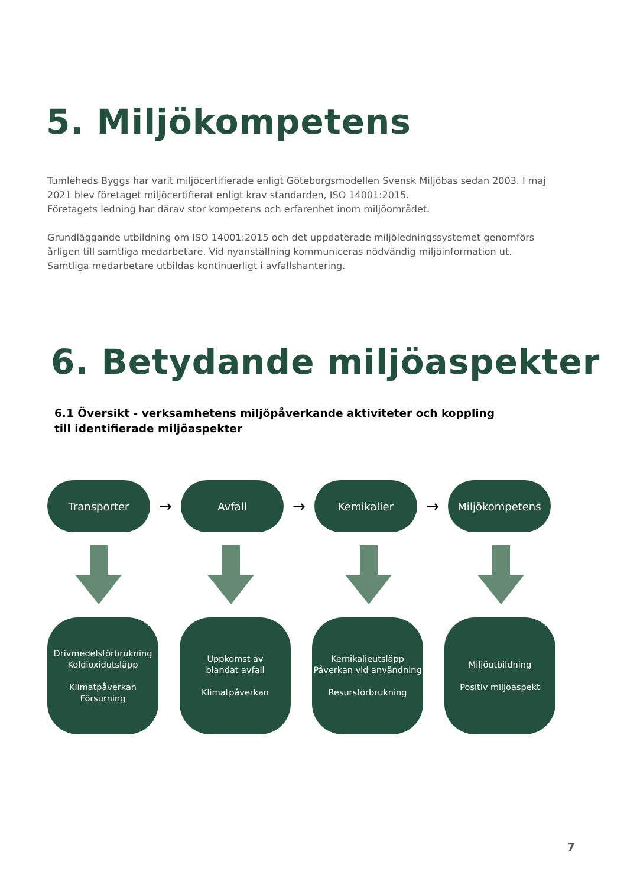5. Miljökompetens
Tumleheds Byggs har varit miljöcertifierade enligt Göteborgsmodellen Svensk Miljöbas sedan 2003. I maj 2021 blev företaget miljöcertifierat enligt krav standarden, ISO 14001:2015.
Företagets ledning har därav stor kompetens och erfarenhet inom miljöområdet.
Grundläggande utbildning om ISO 14001:2015 och det uppdaterade miljöledningssystemet genomförs årligen till samtliga medarbetare. Vid nyanställning kommuniceras nödvändig miljöinformation ut.
Samtliga medarbetare utbildas kontinuerligt i avfallshantering.
6. Betydande miljöaspekter
6.1 Översikt - verksamhetens miljöpåverkande aktiviteter och koppling till identifierade miljöaspekter
Transporter
→
Avfall
→
Kemikalier
→
Miljökompetens
Drivmedelsförbrukning
Koldioxidutsläpp
Klimatpåverkan
Försurning
Uppkomst av
blandat avfall
Klimatpåverkan
Kemikalieutsläpp
Påverkan vid användning
Resursförbrukning
Miljöutbildning
Positiv miljöaspekt
7